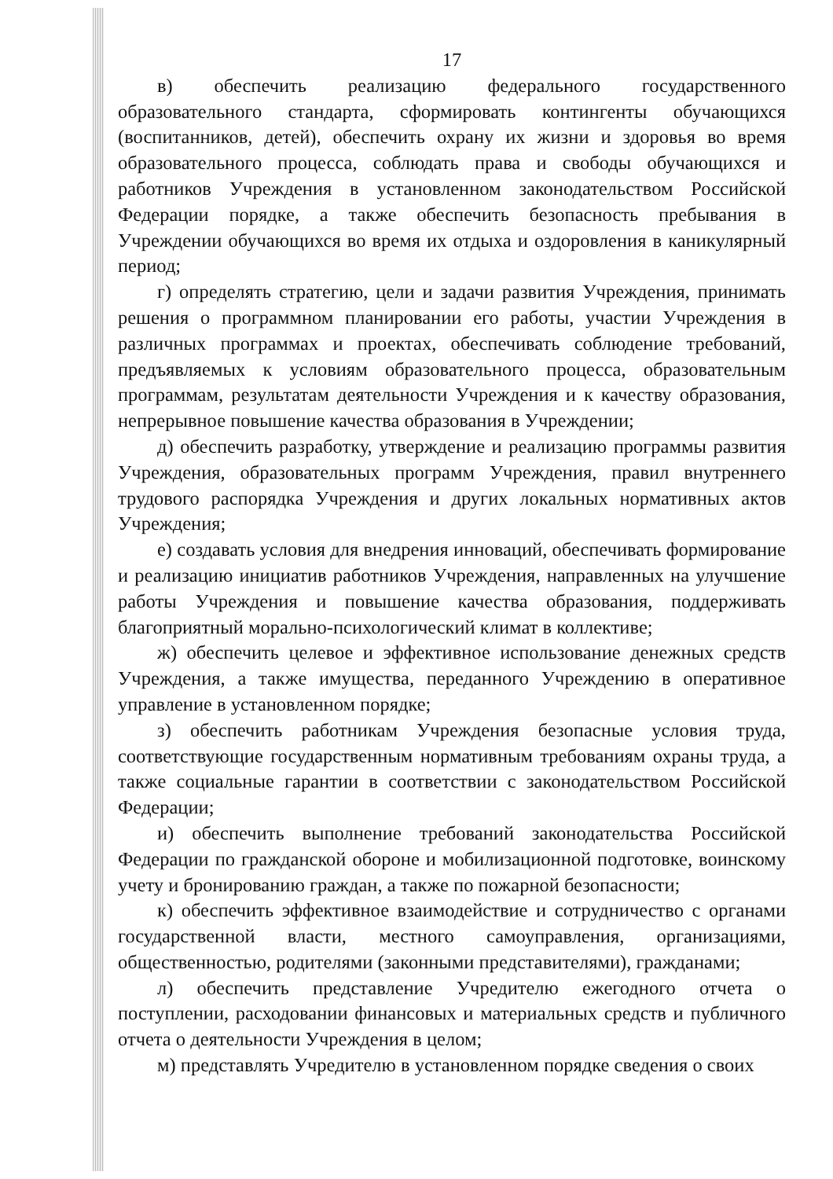17
в) обеспечить реализацию федерального государственного образовательного стандарта, сформировать контингенты обучающихся (воспитанников, детей), обеспечить охрану их жизни и здоровья во время образовательного процесса, соблюдать права и свободы обучающихся и работников Учреждения в установленном законодательством Российской Федерации порядке, а также обеспечить безопасность пребывания в Учреждении обучающихся во время их отдыха и оздоровления в каникулярный период;
г) определять стратегию, цели и задачи развития Учреждения, принимать решения о программном планировании его работы, участии Учреждения в различных программах и проектах, обеспечивать соблюдение требований, предъявляемых к условиям образовательного процесса, образовательным программам, результатам деятельности Учреждения и к качеству образования, непрерывное повышение качества образования в Учреждении;
д) обеспечить разработку, утверждение и реализацию программы развития Учреждения, образовательных программ Учреждения, правил внутреннего трудового распорядка Учреждения и других локальных нормативных актов Учреждения;
е) создавать условия для внедрения инноваций, обеспечивать формирование и реализацию инициатив работников Учреждения, направленных на улучшение работы Учреждения и повышение качества образования, поддерживать благоприятный морально-психологический климат в коллективе;
ж) обеспечить целевое и эффективное использование денежных средств Учреждения, а также имущества, переданного Учреждению в оперативное управление в установленном порядке;
з) обеспечить работникам Учреждения безопасные условия труда, соответствующие государственным нормативным требованиям охраны труда, а также социальные гарантии в соответствии с законодательством Российской Федерации;
и) обеспечить выполнение требований законодательства Российской Федерации по гражданской обороне и мобилизационной подготовке, воинскому учету и бронированию граждан, а также по пожарной безопасности;
к) обеспечить эффективное взаимодействие и сотрудничество с органами государственной власти, местного самоуправления, организациями, общественностью, родителями (законными представителями), гражданами;
л) обеспечить представление Учредителю ежегодного отчета о поступлении, расходовании финансовых и материальных средств и публичного отчета о деятельности Учреждения в целом;
м) представлять Учредителю в установленном порядке сведения о своих